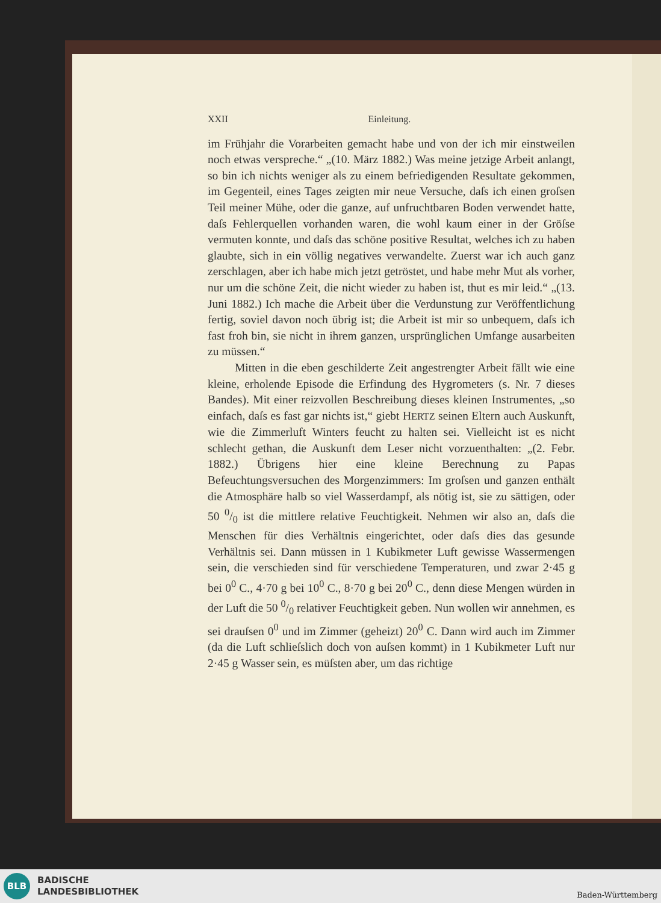XXII Einleitung.
im Frühjahr die Vorarbeiten gemacht habe und von der ich mir einstweilen noch etwas verspreche.“ „(10. März 1882.) Was meine jetzige Arbeit anlangt, so bin ich nichts weniger als zu einem befriedigenden Resultate gekommen, im Gegenteil, eines Tages zeigten mir neue Versuche, daſs ich einen groſsen Teil meiner Mühe, oder die ganze, auf unfruchtbaren Boden verwendet hatte, daſs Fehlerquellen vorhanden waren, die wohl kaum einer in der Gröſse vermuten konnte, und daſs das schöne positive Resultat, welches ich zu haben glaubte, sich in ein völlig negatives verwandelte. Zuerst war ich auch ganz zerschlagen, aber ich habe mich jetzt getröstet, und habe mehr Mut als vorher, nur um die schöne Zeit, die nicht wieder zu haben ist, thut es mir leid.“ „(13. Juni 1882.) Ich mache die Arbeit über die Verdunstung zur Veröffentlichung fertig, soviel davon noch übrig ist; die Arbeit ist mir so unbequem, daſs ich fast froh bin, sie nicht in ihrem ganzen, ursprünglichen Umfange ausarbeiten zu müssen.“
Mitten in die eben geschilderte Zeit angestrengter Arbeit fällt wie eine kleine, erholende Episode die Erfindung des Hygrometers (s. Nr. 7 dieses Bandes). Mit einer reizvollen Beschreibung dieses kleinen Instrumentes, „so einfach, daſs es fast gar nichts ist,“ giebt HERTZ seinen Eltern auch Auskunft, wie die Zimmerluft Winters feucht zu halten sei. Vielleicht ist es nicht schlecht gethan, die Auskunft dem Leser nicht vorzuenthalten: „(2. Febr. 1882.) Übrigens hier eine kleine Berechnung zu Papas Befeuchtungsversuchen des Morgenzimmers: Im groſsen und ganzen enthält die Atmosphäre halb so viel Wasserdampf, als nötig ist, sie zu sättigen, oder 50 0/0 ist die mittlere relative Feuchtigkeit. Nehmen wir also an, daſs die Menschen für dies Verhältnis eingerichtet, oder daſs dies das gesunde Verhältnis sei. Dann müssen in 1 Kubikmeter Luft gewisse Wassermengen sein, die verschieden sind für verschiedene Temperaturen, und zwar 2·45 g bei 0<sup>0</sup> C., 4·70 g bei 10<sup>0</sup> C., 8·70 g bei 20<sup>0</sup> C., denn diese Mengen würden in der Luft die 50 0/0 relativer Feuchtigkeit geben. Nun wollen wir annehmen, es sei drauſsen 0<sup>0</sup> und im Zimmer (geheizt) 20<sup>0</sup> C. Dann wird auch im Zimmer (da die Luft schlieſslich doch von auſsen kommt) in 1 Kubikmeter Luft nur 2·45 g Wasser sein, es müſsten aber, um das richtige
BLB
BADISCHE
LANDESBIBLIOTHEK
Baden-Württemberg